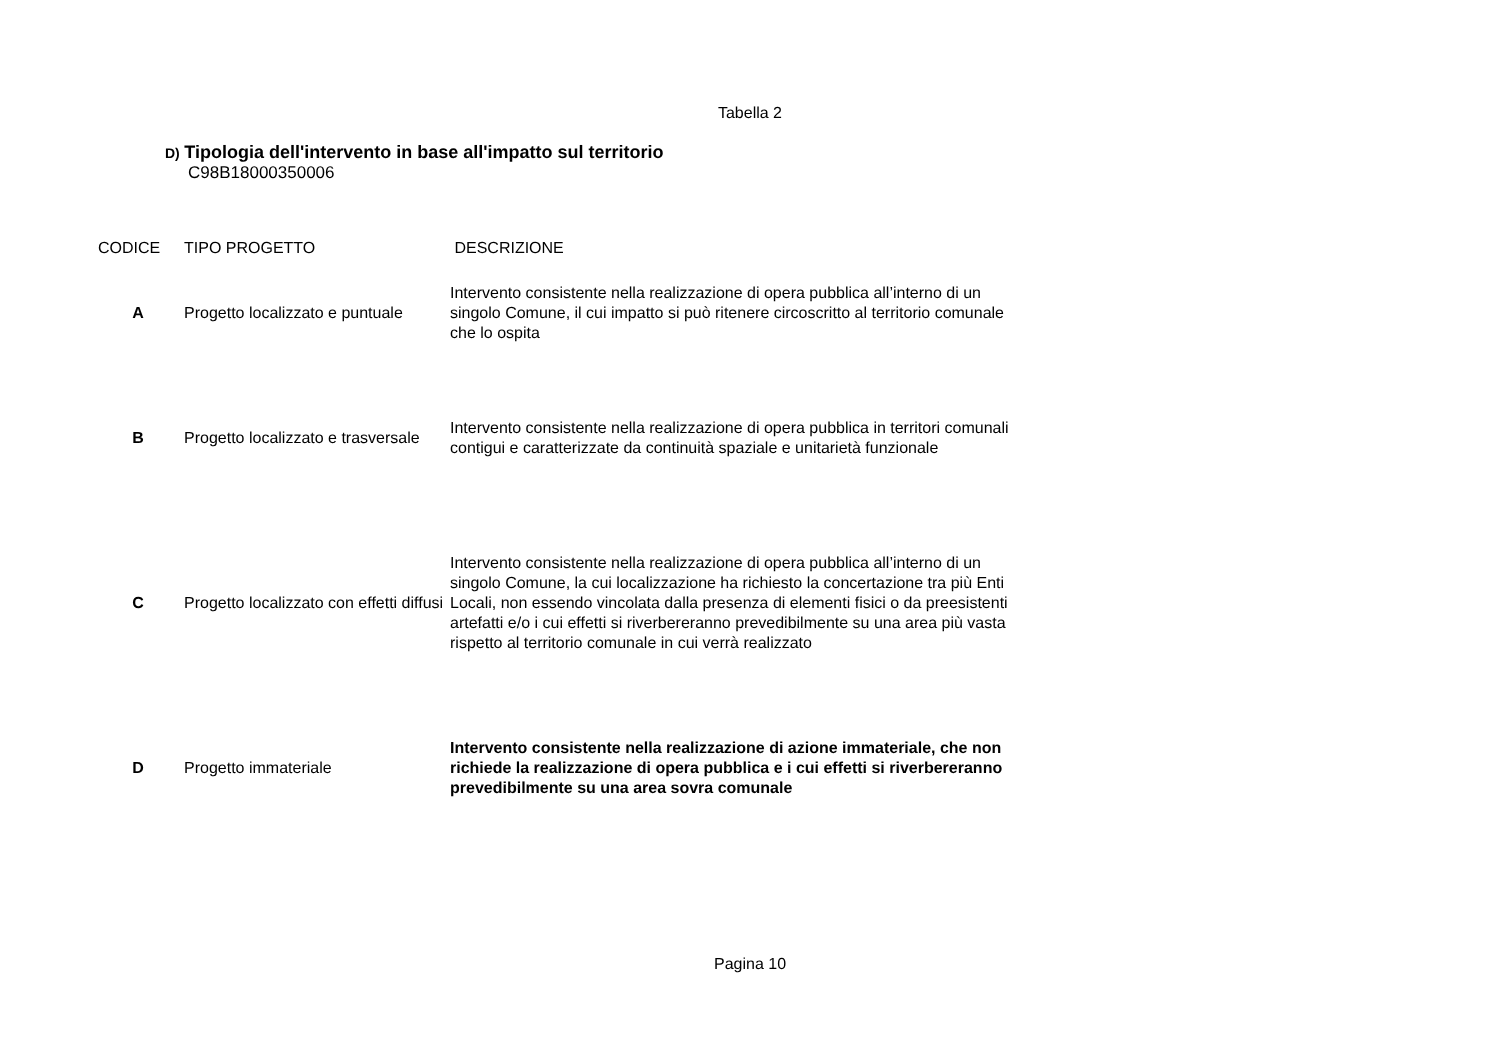Tabella 2
D) Tipologia dell'intervento in base all'impatto sul territorio
C98B18000350006
| CODICE | TIPO PROGETTO | DESCRIZIONE |
| --- | --- | --- |
| A | Progetto localizzato e puntuale | Intervento consistente nella realizzazione di opera pubblica all’interno di un singolo Comune, il cui impatto si può ritenere circoscritto al territorio comunale che lo ospita |
| B | Progetto localizzato e trasversale | Intervento consistente nella realizzazione di opera pubblica in territori comunali contigui e caratterizzate da continuità spaziale e unitarietà funzionale |
| C | Progetto localizzato con effetti diffusi | Intervento consistente nella realizzazione di opera pubblica all’interno di un singolo Comune, la cui localizzazione ha richiesto la concertazione tra più Enti Locali, non essendo vincolata dalla presenza di elementi fisici o da preesistenti artefatti e/o i cui effetti si riverbereranno prevedibilmente su una area più vasta rispetto al territorio comunale in cui verrà realizzato |
| D | Progetto immateriale | Intervento consistente nella realizzazione di azione immateriale, che non richiede la realizzazione di opera pubblica e i cui effetti si riverbereranno prevedibilmente su una area sovra comunale |
Pagina 10